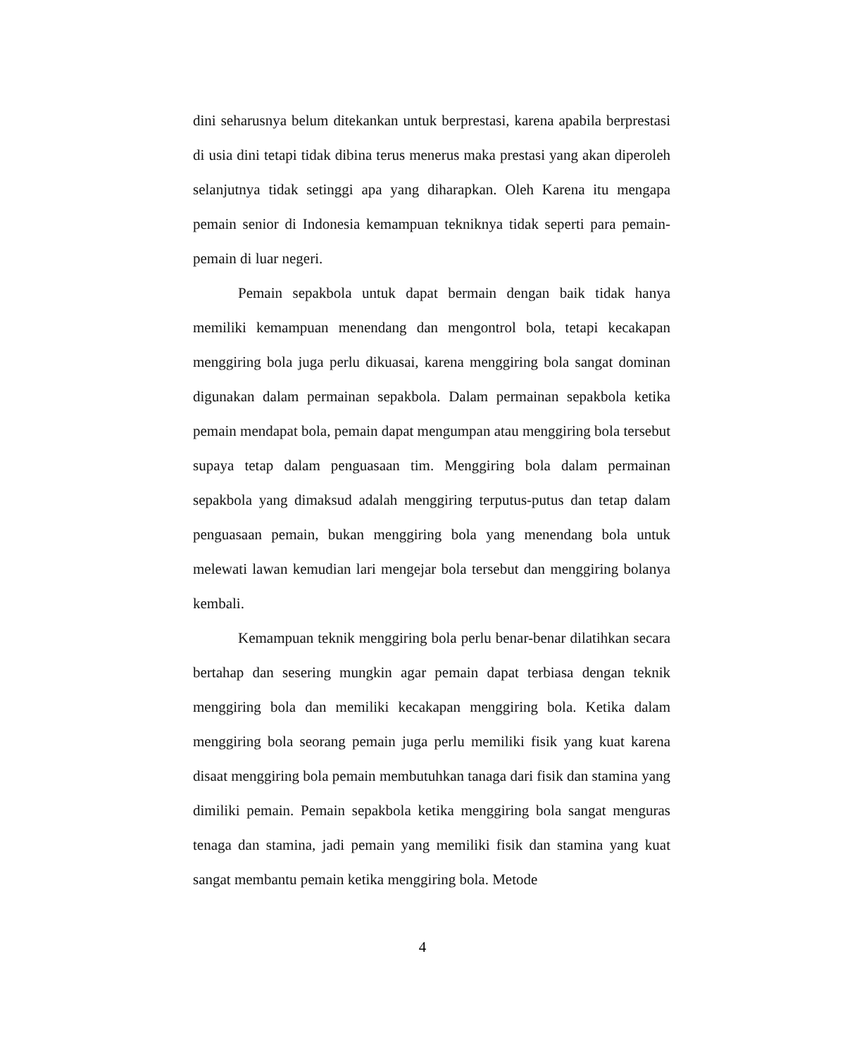dini seharusnya belum ditekankan untuk berprestasi, karena apabila berprestasi di usia dini tetapi tidak dibina terus menerus maka prestasi yang akan diperoleh selanjutnya tidak setinggi apa yang diharapkan. Oleh Karena itu mengapa pemain senior di Indonesia kemampuan tekniknya tidak seperti para pemain-pemain di luar negeri.
Pemain sepakbola untuk dapat bermain dengan baik tidak hanya memiliki kemampuan menendang dan mengontrol bola, tetapi kecakapan menggiring bola juga perlu dikuasai, karena menggiring bola sangat dominan digunakan dalam permainan sepakbola. Dalam permainan sepakbola ketika pemain mendapat bola, pemain dapat mengumpan atau menggiring bola tersebut supaya tetap dalam penguasaan tim. Menggiring bola dalam permainan sepakbola yang dimaksud adalah menggiring terputus-putus dan tetap dalam penguasaan pemain, bukan menggiring bola yang menendang bola untuk melewati lawan kemudian lari mengejar bola tersebut dan menggiring bolanya kembali.
Kemampuan teknik menggiring bola perlu benar-benar dilatihkan secara bertahap dan sesering mungkin agar pemain dapat terbiasa dengan teknik menggiring bola dan memiliki kecakapan menggiring bola. Ketika dalam menggiring bola seorang pemain juga perlu memiliki fisik yang kuat karena disaat menggiring bola pemain membutuhkan tanaga dari fisik dan stamina yang dimiliki pemain. Pemain sepakbola ketika menggiring bola sangat menguras tenaga dan stamina, jadi pemain yang memiliki fisik dan stamina yang kuat sangat membantu pemain ketika menggiring bola. Metode
4